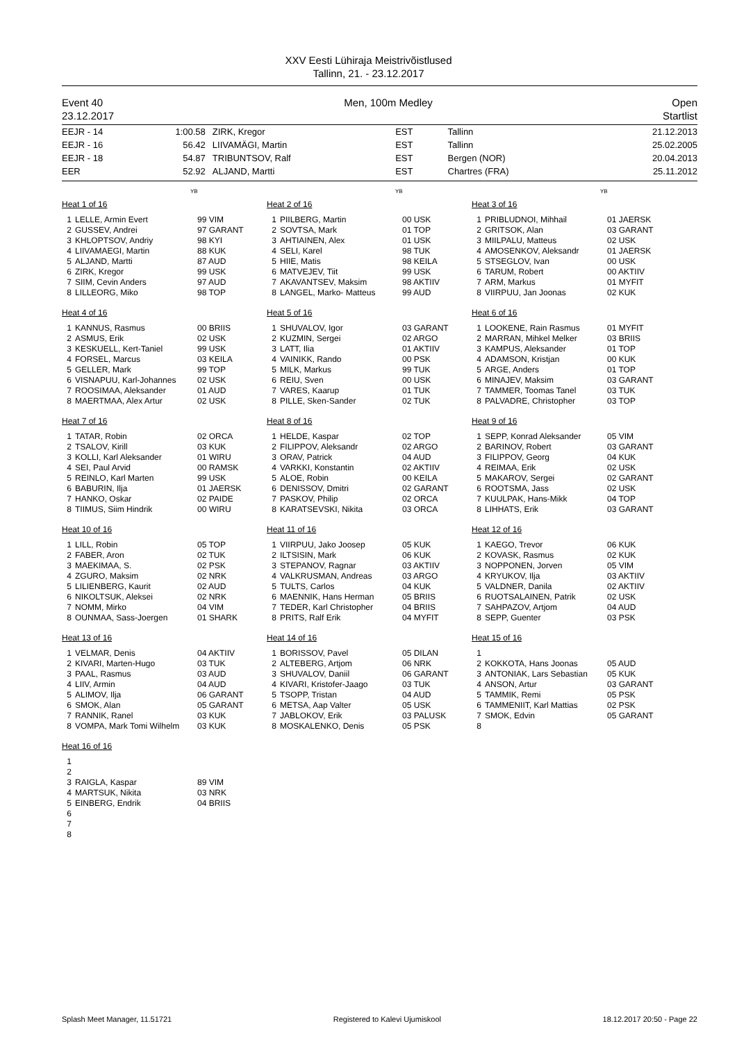XXV Eesti Lühiraja Meistrivõistlused
Tallinn, 21. - 23.12.2017
Event 40
23.12.2017
Men, 100m Medley Open
Startlist
| EEJR - 14 | 1:00.58 | ZIRK, Kregor | EST | Tallinn | 21.12.2013 |
| EEJR - 16 | 56.42 | LIIVAMÄGI, Martin | EST | Tallinn | 25.02.2005 |
| EEJR - 18 | 54.87 | TRIBUNTSOV, Ralf | EST | Bergen (NOR) | 20.04.2013 |
| EER | 52.92 | ALJAND, Martti | EST | Chartres (FRA) | 25.11.2012 |
YB
YB
YB
Heat 1 of 16
1 LELLE, Armin Evert 99 VIM
2 GUSSEV, Andrei 97 GARANT
3 KHLOPTSOV, Andriy 98 KYI
4 LIIVAMAEGI, Martin 88 KUK
5 ALJAND, Martti 87 AUD
6 ZIRK, Kregor 99 USK
7 SIIM, Cevin Anders 97 AUD
8 LILLEORG, Miko 98 TOP
Heat 2 of 16
1 PIILBERG, Martin 00 USK
2 SOVTSA, Mark 01 TOP
3 AHTIAINEN, Alex 01 USK
4 SELI, Karel 98 TUK
5 HIIE, Matis 98 KEILA
6 MATVEJEV, Tiit 99 USK
7 AKAVANTSEV, Maksim 98 AKTIIV
8 LANGEL, Marko- Matteus 99 AUD
Heat 3 of 16
1 PRIBLUDNOI, Mihhail 01 JAERSK
2 GRITSOK, Alan 03 GARANT
3 MIILPALU, Matteus 02 USK
4 AMOSENKOV, Aleksandr 01 JAERSK
5 STSEGLOV, Ivan 00 USK
6 TARUM, Robert 00 AKTIIV
7 ARM, Markus 01 MYFIT
8 VIIRPUU, Jan Joonas 02 KUK
Heat 4 of 16
1 KANNUS, Rasmus 00 BRIIS
2 ASMUS, Erik 02 USK
3 KESKUELL, Kert-Taniel 99 USK
4 FORSEL, Marcus 03 KEILA
5 GELLER, Mark 99 TOP
6 VISNAPUU, Karl-Johannes 02 USK
7 ROOSIMAA, Aleksander 01 AUD
8 MAERTMAA, Alex Artur 02 USK
Heat 5 of 16
1 SHUVALOV, Igor 03 GARANT
2 KUZMIN, Sergei 02 ARGO
3 LATT, Ilia 01 AKTIIV
4 VAINIKK, Rando 00 PSK
5 MILK, Markus 99 TUK
6 REIU, Sven 00 USK
7 VARES, Kaarup 01 TUK
8 PILLE, Sken-Sander 02 TUK
Heat 6 of 16
1 LOOKENE, Rain Rasmus 01 MYFIT
2 MARRAN, Mihkel Melker 03 BRIIS
3 KAMPUS, Aleksander 01 TOP
4 ADAMSON, Kristjan 00 KUK
5 ARGE, Anders 01 TOP
6 MINAJEV, Maksim 03 GARANT
7 TAMMER, Toomas Tanel 03 TUK
8 PALVADRE, Christopher 03 TOP
Heat 7 of 16
1 TATAR, Robin 02 ORCA
2 TSALOV, Kirill 03 KUK
3 KOLLI, Karl Aleksander 01 WIRU
4 SEI, Paul Arvid 00 RAMSK
5 REINLO, Karl Marten 99 USK
6 BABURIN, Ilja 01 JAERSK
7 HANKO, Oskar 02 PAIDE
8 TIIMUS, Siim Hindrik 00 WIRU
Heat 8 of 16
1 HELDE, Kaspar 02 TOP
2 FILIPPOV, Aleksandr 02 ARGO
3 ORAV, Patrick 04 AUD
4 VARKKI, Konstantin 02 AKTIIV
5 ALOE, Robin 00 KEILA
6 DENISSOV, Dmitri 02 GARANT
7 PASKOV, Philip 02 ORCA
8 KARATSEVSKI, Nikita 03 ORCA
Heat 9 of 16
1 SEPP, Konrad Aleksander 05 VIM
2 BARINOV, Robert 03 GARANT
3 FILIPPOV, Georg 04 KUK
4 REIMAA, Erik 02 USK
5 MAKAROV, Sergei 02 GARANT
6 ROOTSMA, Jass 02 USK
7 KUULPAK, Hans-Mikk 04 TOP
8 LIHHATS, Erik 03 GARANT
Heat 10 of 16
1 LILL, Robin 05 TOP
2 FABER, Aron 02 TUK
3 MAEKIMAA, S. 02 PSK
4 ZGURO, Maksim 02 NRK
5 LILIENBERG, Kaurit 02 AUD
6 NIKOLTSUK, Aleksei 02 NRK
7 NOMM, Mirko 04 VIM
8 OUNMAA, Sass-Joergen 01 SHARK
Heat 11 of 16
1 VIIRPUU, Jako Joosep 05 KUK
2 ILTSISIN, Mark 06 KUK
3 STEPANOV, Ragnar 03 AKTIIV
4 VALKRUSMAN, Andreas 03 ARGO
5 TULTS, Carlos 04 KUK
6 MAENNIK, Hans Herman 05 BRIIS
7 TEDER, Karl Christopher 04 BRIIS
8 PRITS, Ralf Erik 04 MYFIT
Heat 12 of 16
1 KAEGO, Trevor 06 KUK
2 KOVASK, Rasmus 02 KUK
3 NOPPONEN, Jorven 05 VIM
4 KRYUKOV, Ilja 03 AKTIIV
5 VALDNER, Danila 02 AKTIIV
6 RUOTSALAINEN, Patrik 02 USK
7 SAHPAZOV, Artjom 04 AUD
8 SEPP, Guenter 03 PSK
Heat 13 of 16
1 VELMAR, Denis 04 AKTIIV
2 KIVARI, Marten-Hugo 03 TUK
3 PAAL, Rasmus 03 AUD
4 LIIV, Armin 04 AUD
5 ALIMOV, Ilja 06 GARANT
6 SMOK, Alan 05 GARANT
7 RANNIK, Ranel 03 KUK
8 VOMPA, Mark Tomi Wilhelm 03 KUK
Heat 14 of 16
1 BORISSOV, Pavel 05 DILAN
2 ALTEBERG, Artjom 06 NRK
3 SHUVALOV, Daniil 06 GARANT
4 KIVARI, Kristofer-Jaago 03 TUK
5 TSOPP, Tristan 04 AUD
6 METSA, Aap Valter 05 USK
7 JABLOKOV, Erik 03 PALUSK
8 MOSKALENKO, Denis 05 PSK
Heat 15 of 16
1
2 KOKKOTA, Hans Joonas 05 AUD
3 ANTONIAK, Lars Sebastian 05 KUK
4 ANSON, Artur 03 GARANT
5 TAMMIK, Remi 05 PSK
6 TAMMENIIT, Karl Mattias 02 PSK
7 SMOK, Edvin 05 GARANT
8
Heat 16 of 16
1
2
3 RAIGLA, Kaspar 89 VIM
4 MARTSUK, Nikita 03 NRK
5 EINBERG, Endrik 04 BRIIS
6
7
8
Splash Meet Manager, 11.51721 Registered to Kalevi Ujumiskool 18.12.2017 20:50 - Page 22